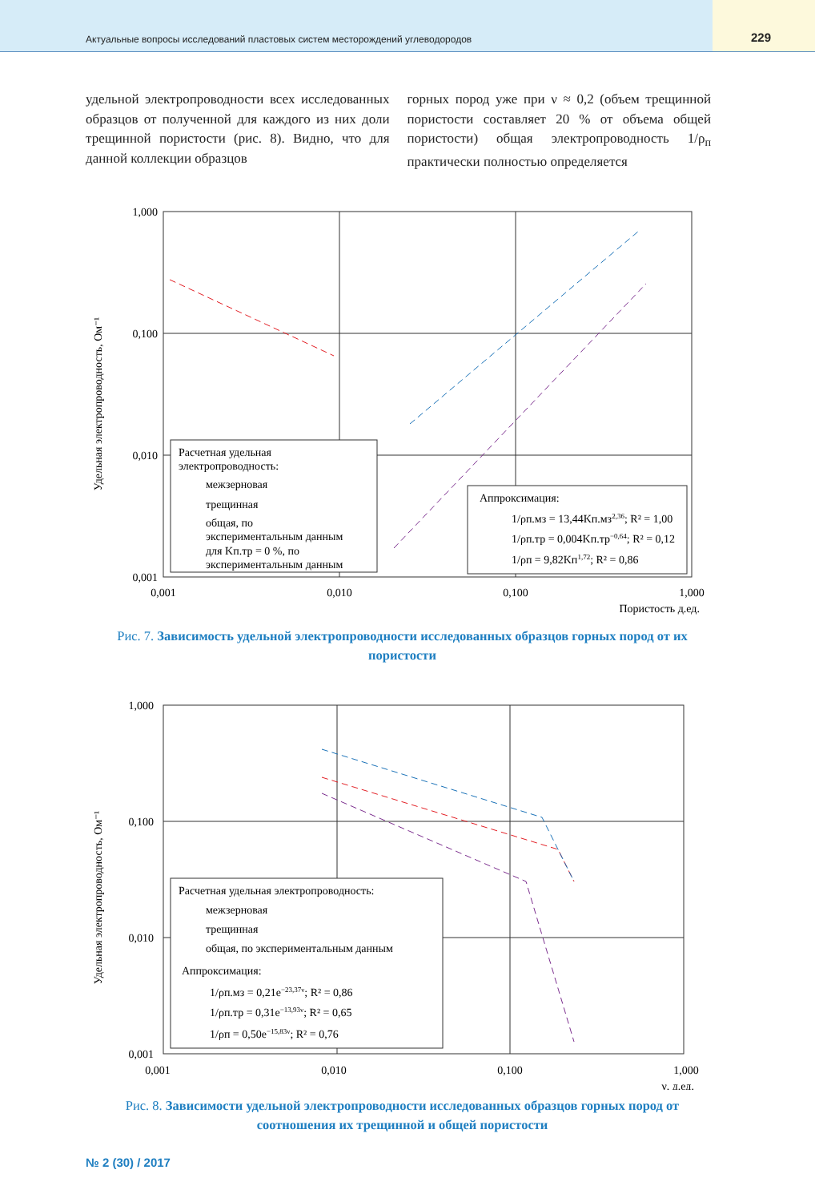Актуальные вопросы исследований пластовых систем месторождений углеводородов
229
удельной электропроводности всех исследованных образцов от полученной для каждого из них доли трещинной пористости (рис. 8). Видно, что для данной коллекции образцов
горных пород уже при ν ≈ 0,2 (объем трещинной пористости составляет 20 % от объема общей пористости) общая электропроводность 1/ρ<sub>п</sub> практически полностью определяется
Удельная электропроводность, Ом⁻¹
1,000
0,100
0,010
0,001
0,001
0,010
0,100
1,000
Пористость д.ед.
Расчетная удельная
электропроводность:
межзерновая
трещинная
общая, по
экспериментальным данным
для Kп.тр = 0 %, по
экспериментальным данным
Аппроксимация:
1/ρп.мз = 13,44Kп.мз2,36; R² = 1,00
1/ρп.тр = 0,004Kп.тр−0,64; R² = 0,12
1/ρп = 9,82Kп1,72; R² = 0,86
Рис. 7. Зависимость удельной электропроводности исследованных образцов горных пород от их пористости
Удельная электропроводность, Ом⁻¹
1,000
0,100
0,010
0,001
0,001
0,010
0,100
1,000
ν, д.ед.
Расчетная удельная электропроводность:
межзерновая
трещинная
общая, по экспериментальным данным
Аппроксимация:
1/ρп.мз = 0,21e−23,37ν; R² = 0,86
1/ρп.тр = 0,31e−13,93ν; R² = 0,65
1/ρп = 0,50e−15,83ν; R² = 0,76
Рис. 8. Зависимости удельной электропроводности исследованных образцов горных пород от соотношения их трещинной и общей пористости
№ 2 (30) / 2017